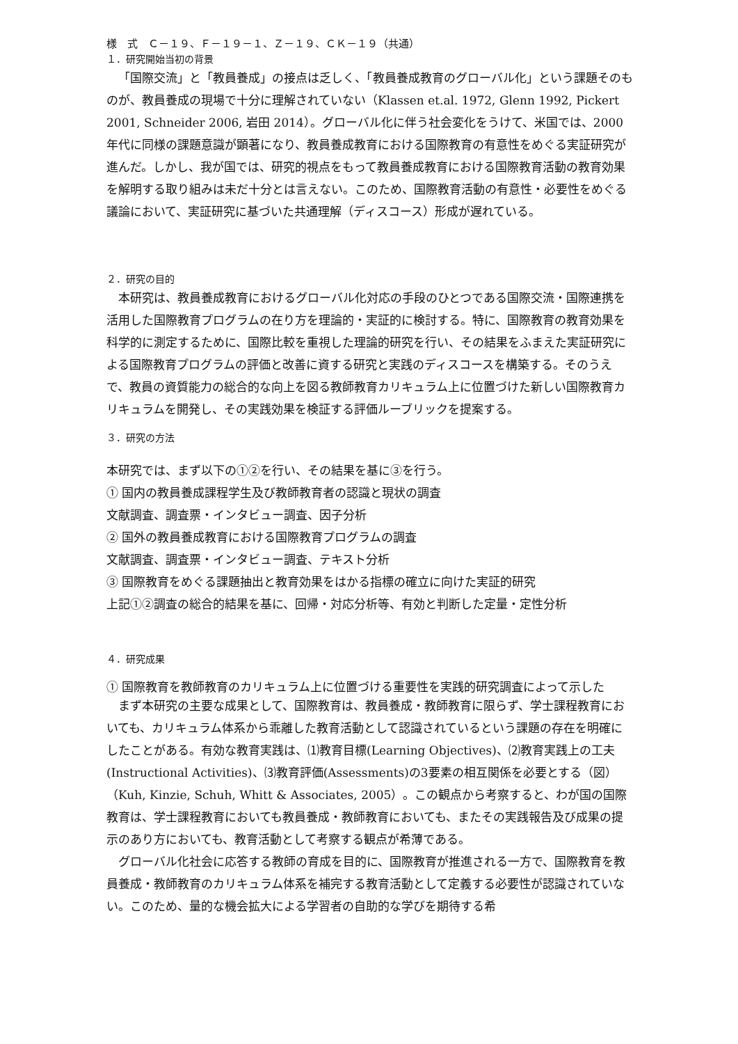様　式　Ｃ－１９、Ｆ－１９－１、Ｚ－１９、ＣＫ－１９（共通）
１．研究開始当初の背景
「国際交流」と「教員養成」の接点は乏しく、「教員養成教育のグローバル化」という課題そのものが、教員養成の現場で十分に理解されていない（Klassen et.al. 1972, Glenn 1992, Pickert 2001, Schneider 2006, 岩田 2014）。グローバル化に伴う社会変化をうけて、米国では、2000 年代に同様の課題意識が顕著になり、教員養成教育における国際教育の有意性をめぐる実証研究が進んだ。しかし、我が国では、研究的視点をもって教員養成教育における国際教育活動の教育効果を解明する取り組みは未だ十分とは言えない。このため、国際教育活動の有意性・必要性をめぐる議論において、実証研究に基づいた共通理解（ディスコース）形成が遅れている。
２．研究の目的
本研究は、教員養成教育におけるグローバル化対応の手段のひとつである国際交流・国際連携を活用した国際教育プログラムの在り方を理論的・実証的に検討する。特に、国際教育の教育効果を科学的に測定するために、国際比較を重視した理論的研究を行い、その結果をふまえた実証研究による国際教育プログラムの評価と改善に資する研究と実践のディスコースを構築する。そのうえで、教員の資質能力の総合的な向上を図る教師教育カリキュラム上に位置づけた新しい国際教育カリキュラムを開発し、その実践効果を検証する評価ルーブリックを提案する。
３．研究の方法
本研究では、まず以下の①②を行い、その結果を基に③を行う。
① 国内の教員養成課程学生及び教師教育者の認識と現状の調査
文献調査、調査票・インタビュー調査、因子分析
② 国外の教員養成教育における国際教育プログラムの調査
文献調査、調査票・インタビュー調査、テキスト分析
③ 国際教育をめぐる課題抽出と教育効果をはかる指標の確立に向けた実証的研究
上記①②調査の総合的結果を基に、回帰・対応分析等、有効と判断した定量・定性分析
４．研究成果
① 国際教育を教師教育のカリキュラム上に位置づける重要性を実践的研究調査によって示した
まず本研究の主要な成果として、国際教育は、教員養成・教師教育に限らず、学士課程教育においても、カリキュラム体系から乖離した教育活動として認識されているという課題の存在を明確にしたことがある。有効な教育実践は、⑴教育目標(Learning Objectives)、⑵教育実践上の工夫(Instructional Activities)、⑶教育評価(Assessments)の3要素の相互関係を必要とする（図）（Kuh, Kinzie, Schuh, Whitt & Associates, 2005）。この観点から考察すると、わが国の国際教育は、学士課程教育においても教員養成・教師教育においても、またその実践報告及び成果の提示のあり方においても、教育活動として考察する観点が希薄である。
グローバル化社会に応答する教師の育成を目的に、国際教育が推進される一方で、国際教育を教員養成・教師教育のカリキュラム体系を補完する教育活動として定義する必要性が認識されていない。このため、量的な機会拡大による学習者の自助的な学びを期待する希